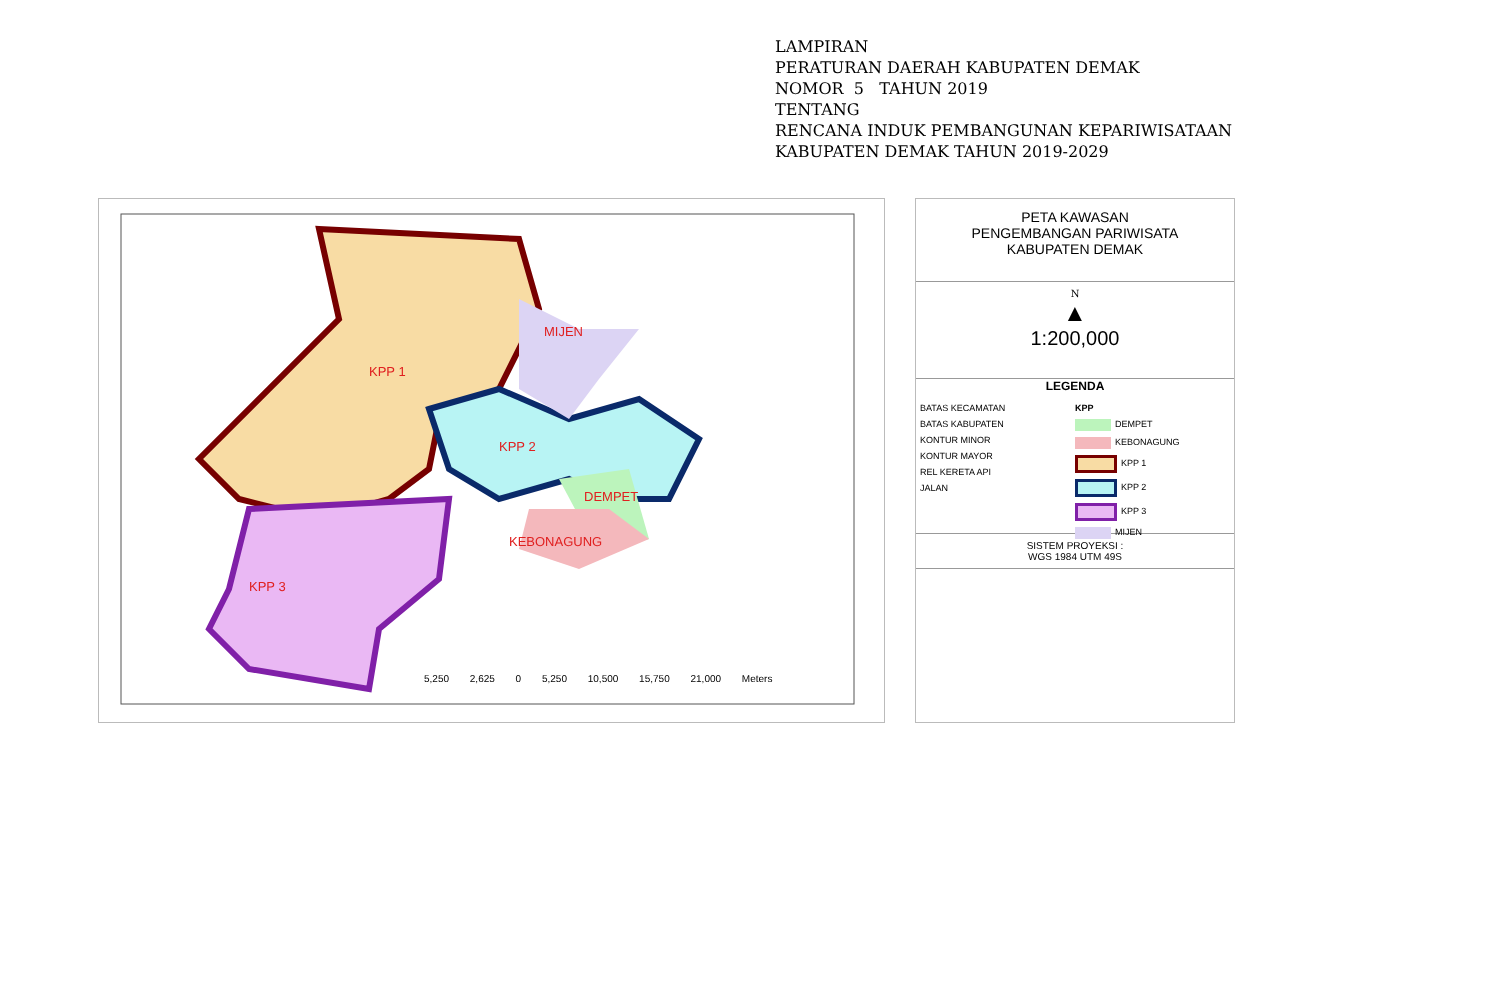LAMPIRAN
PERATURAN DAERAH KABUPATEN DEMAK
NOMOR 5 TAHUN 2019
TENTANG
RENCANA INDUK PEMBANGUNAN KEPARIWISATAAN
KABUPATEN DEMAK TAHUN 2019-2029
KPP 1
MIJEN
KPP 2
DEMPET
KEBONAGUNG
KPP 3
5,250 2,625 0 5,250 10,500 15,750 21,000 Meters
PETA KAWASAN
PENGEMBANGAN PARIWISATA
KABUPATEN DEMAK
N
▲
1:200,000
LEGENDA
BATAS KECAMATAN
BATAS KABUPATEN
KONTUR MINOR
KONTUR MAYOR
REL KERETA API
JALAN
KPP
DEMPET
KEBONAGUNG
KPP 1
KPP 2
KPP 3
MIJEN
SISTEM PROYEKSI :
WGS 1984 UTM 49S